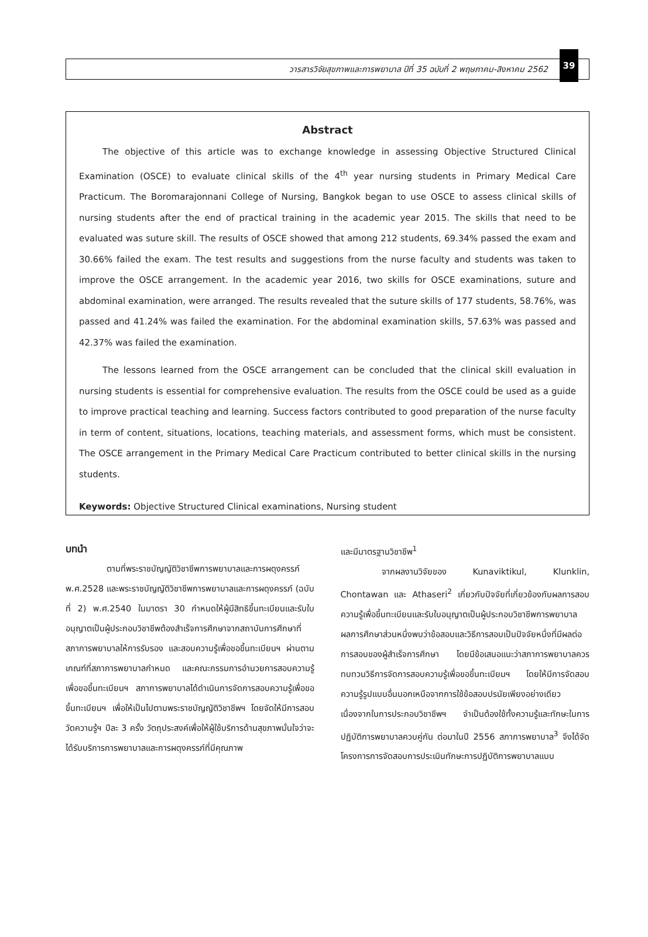วารสารวิจัยสุขภาพและการพยาบาล ปีที่ 35 ฉบับที่ 2 พฤษภาคม-สิงหาคม 2562
39
Abstract
The objective of this article was to exchange knowledge in assessing Objective Structured Clinical Examination (OSCE) to evaluate clinical skills of the 4<sup>th</sup> year nursing students in Primary Medical Care Practicum. The Boromarajonnani College of Nursing, Bangkok began to use OSCE to assess clinical skills of nursing students after the end of practical training in the academic year 2015. The skills that need to be evaluated was suture skill. The results of OSCE showed that among 212 students, 69.34% passed the exam and 30.66% failed the exam. The test results and suggestions from the nurse faculty and students was taken to improve the OSCE arrangement. In the academic year 2016, two skills for OSCE examinations, suture and abdominal examination, were arranged. The results revealed that the suture skills of 177 students, 58.76%, was passed and 41.24% was failed the examination. For the abdominal examination skills, 57.63% was passed and 42.37% was failed the examination.
The lessons learned from the OSCE arrangement can be concluded that the clinical skill evaluation in nursing students is essential for comprehensive evaluation. The results from the OSCE could be used as a guide to improve practical teaching and learning. Success factors contributed to good preparation of the nurse faculty in term of content, situations, locations, teaching materials, and assessment forms, which must be consistent. The OSCE arrangement in the Primary Medical Care Practicum contributed to better clinical skills in the nursing students.
Keywords: Objective Structured Clinical examinations, Nursing student
บทนำ
ตามที่พระราชบัญญัติวิชาชีพการพยาบาลและการผดุงครรภ์ พ.ศ.2528 และพระราชบัญญัติวิชาชีพการพยาบาลและการผดุงครรภ์ (ฉบับที่ 2) พ.ศ.2540 ในมาตรา 30 กำหนดให้ผู้มีสิทธิขึ้นทะเบียนและรับใบอนุญาตเป็นผู้ประกอบวิชาชีพต้องสำเร็จการศึกษาจากสถาบันการศึกษาที่สภาการพยาบาลให้การรับรอง และสอบความรู้เพื่อขอขึ้นทะเบียนฯ ผ่านตามเกณฑ์ที่สภาการพยาบาลกำหนด และคณะกรรมการอำนวยการสอบความรู้เพื่อขอขึ้นทะเบียนฯ สภาการพยาบาลได้ดำเนินการจัดการสอบความรู้เพื่อขอขึ้นทะเบียนฯ เพื่อให้เป็นไปตามพระราชบัญญัติวิชาชีพฯ โดยจัดให้มีการสอบวัดความรู้ฯ ปีละ 3 ครั้ง วัตถุประสงค์เพื่อให้ผู้ใช้บริการด้านสุขภาพมั่นใจว่าจะได้รับบริการการพยาบาลและการผดุงครรภ์ที่มีคุณภาพ
และมีมาตรฐานวิชาชีพ<sup>1</sup>
จากผลงานวิจัยของ Kunaviktikul, Klunklin, Chontawan และ Athaseri<sup>2</sup> เกี่ยวกับปัจจัยที่เกี่ยวข้องกับผลการสอบความรู้เพื่อขึ้นทะเบียนและรับใบอนุญาตเป็นผู้ประกอบวิชาชีพการพยาบาล ผลการศึกษาส่วนหนึ่งพบว่าข้อสอบและวิธีการสอบเป็นปัจจัยหนึ่งที่มีผลต่อการสอบของผู้สำเร็จการศึกษา โดยมีข้อเสนอแนะว่าสภาการพยาบาลควรทบทวนวิธีการจัดการสอบความรู้เพื่อขอขึ้นทะเบียนฯ โดยให้มีการจัดสอบความรู้รูปแบบอื่นนอกเหนือจากการใช้ข้อสอบปรนัยเพียงอย่างเดียว เนื่องจากในการประกอบวิชาชีพฯ จำเป็นต้องใช้ทั้งความรู้และทักษะในการปฏิบัติการพยาบาลควบคู่กัน ต่อมาในปี 2556 สภาการพยาบาล<sup>3</sup> จึงได้จัดโครงการการจัดสอบการประเมินทักษะการปฏิบัติการพยาบาลแบบ